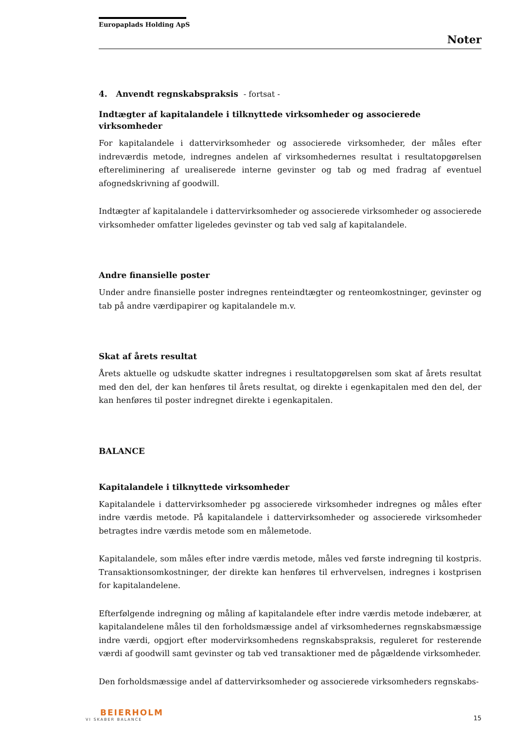Europaplads Holding ApS
Noter
4. Anvendt regnskabspraksis - fortsat -
Indtægter af kapitalandele i tilknyttede virksomheder og associerede virksomheder
For kapitalandele i dattervirksomheder og associerede virksomheder, der måles efter indreværdis metode, indregnes andelen af virksomhedernes resultat i resultatopgørelsen eftereliminering af urealiserede interne gevinster og tab og med fradrag af eventuel afognedskrivning af goodwill.
Indtægter af kapitalandele i dattervirksomheder og associerede virksomheder og associerede virksomheder omfatter ligeledes gevinster og tab ved salg af kapitalandele.
Andre finansielle poster
Under andre finansielle poster indregnes renteindtægter og renteomkostninger, gevinster og tab på andre værdipapirer og kapitalandele m.v.
Skat af årets resultat
Årets aktuelle og udskudte skatter indregnes i resultatopgørelsen som skat af årets resultat med den del, der kan henføres til årets resultat, og direkte i egenkapitalen med den del, der kan henføres til poster indregnet direkte i egenkapitalen.
BALANCE
Kapitalandele i tilknyttede virksomheder
Kapitalandele i dattervirksomheder pg associerede virksomheder indregnes og måles efter indre værdis metode. På kapitalandele i dattervirksomheder og associerede virksomheder betragtes indre værdis metode som en målemetode.
Kapitalandele, som måles efter indre værdis metode, måles ved første indregning til kostpris. Transaktionsomkostninger, der direkte kan henføres til erhvervelsen, indregnes i kostprisen for kapitalandelene.
Efterfølgende indregning og måling af kapitalandele efter indre værdis metode indebærer, at kapitalandelene måles til den forholdsmæssige andel af virksomhedernes regnskabsmæssige indre værdi, opgjort efter modervirksomhedens regnskabspraksis, reguleret for resterende værdi af goodwill samt gevinster og tab ved transaktioner med de pågældende virksomheder.
Den forholdsmæssige andel af dattervirksomheder og associerede virksomheders regnskabs-
BEIERHOLM
VI SKABER BALANCE
15